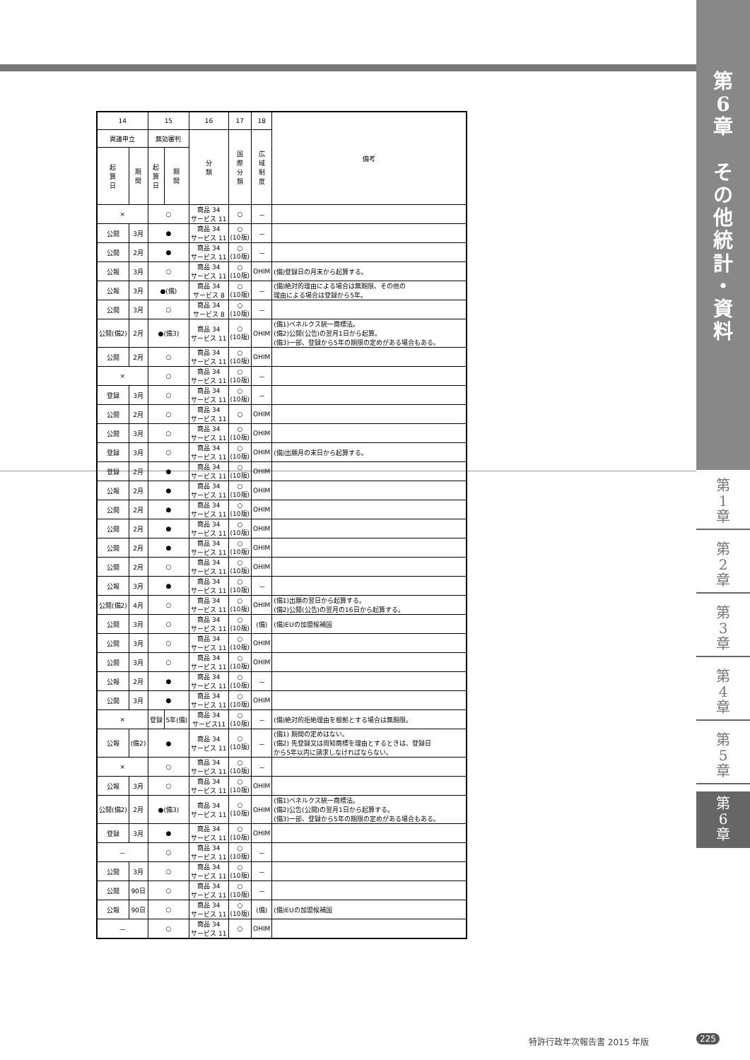第
6
章
そ
の
他
統
計
・
資
料
第
1
章
第
2
章
第
3
章
第
4
章
第
5
章
第
6
章
| 14 | | 15 | | 16 | 17 | 18 | 備考 |
| --- | --- | --- | --- | --- | --- | --- | --- |
| 異議申立 | | 無効審判 | | 分 類 | 国 際 分 類 | 広 域 制 度 | |
| 起 算 日 | 期 間 | 起 算 日 | 期 間 | | | | |
| × | | ○ | | 商品 34 サービス 11 | ○ | － | |
| 公開 | 3月 | ● | | 商品 34 サービス 11 | ○ (10版) | － | |
| 公開 | 2月 | ● | | 商品 34 サービス 11 | ○ (10版) | － | |
| 公報 | 3月 | ○ | | 商品 34 サービス 11 | ○ (10版) | OHIM | (備)登録日の月末から起算する。 |
| 公報 | 3月 | ●(備) | | 商品 34 サービス 8 | ○ (10版) | － | (備)絶対的理由による場合は無期限、その他の 理由による場合は登録から5年。 |
| 公開 | 3月 | ○ | | 商品 34 サービス 8 | ○ (10版) | － | |
| 公開(備2) | 2月 | ●(備3) | | 商品 34 サービス 11 | ○ (10版) | OHIM | (備1)ベネルクス統一商標法。 (備2)公開(公告)の翌月1日から起算。 (備3)一部、登録から5年の期限の定めがある場合もある。 |
| 公開 | 2月 | ○ | | 商品 34 サービス 11 | ○ (10版) | OHIM | |
| × | | ○ | | 商品 34 サービス 11 | ○ (10版) | － | |
| 登録 | 3月 | ○ | | 商品 34 サービス 11 | ○ (10版) | － | |
| 公開 | 2月 | ○ | | 商品 34 サービス 11 | ○ | OHIM | |
| 公開 | 3月 | ○ | | 商品 34 サービス 11 | ○ (10版) | OHIM | |
| 登録 | 3月 | ○ | | 商品 34 サービス 11 | ○ (10版) | OHIM | (備)出願月の末日から起算する。 |
| 登録 | 2月 | ● | | 商品 34 サービス 11 | ○ (10版) | OHIM | |
| 公報 | 2月 | ● | | 商品 34 サービス 11 | ○ (10版) | OHIM | |
| 公開 | 2月 | ● | | 商品 34 サービス 11 | ○ (10版) | OHIM | |
| 公開 | 2月 | ● | | 商品 34 サービス 11 | ○ (10版) | OHIM | |
| 公開 | 2月 | ● | | 商品 34 サービス 11 | ○ (10版) | OHIM | |
| 公開 | 2月 | ○ | | 商品 34 サービス 11 | ○ (10版) | OHIM | |
| 公報 | 3月 | ● | | 商品 34 サービス 11 | ○ (10版) | － | |
| 公開(備2) | 4月 | ○ | | 商品 34 サービス 11 | ○ (10版) | OHIM | (備1)出願の翌日から起算する。 (備2)公開(公告)の翌月の16日から起算する。 |
| 公開 | 3月 | ○ | | 商品 34 サービス 11 | ○ (10版) | (備) | (備)EUの加盟候補国 |
| 公開 | 3月 | ○ | | 商品 34 サービス 11 | ○ (10版) | OHIM | |
| 公開 | 3月 | ○ | | 商品 34 サービス 11 | ○ (10版) | OHIM | |
| 公報 | 2月 | ● | | 商品 34 サービス 11 | ○ (10版) | － | |
| 公開 | 3月 | ● | | 商品 34 サービス 11 | ○ (10版) | OHIM | |
| × | | 登録 | 5年(備) | 商品 34 サービス11 | ○ (10版) | － | (備)絶対的拒絶理由を根拠とする場合は無期限。 |
| 公報 | (備2) | ● | | 商品 34 サービス 11 | ○ (10版) | － | (備1) 期間の定めはない。 (備2) 先登録又は周知商標を理由とするときは、登録日 から5年以内に請求しなければならない。 |
| × | | ○ | | 商品 34 サービス 11 | ○ (10版) | － | |
| 公報 | 3月 | ○ | | 商品 34 サービス 11 | ○ (10版) | OHIM | |
| 公開(備2) | 2月 | ●(備3) | | 商品 34 サービス 11 | ○ (10版) | OHIM | (備1)ベネルクス統一商標法。 (備2)公告(公開)の翌月1日から起算する。 (備3)一部、登録から5年の期限の定めがある場合もある。 |
| 登録 | 3月 | ● | | 商品 34 サービス 11 | ○ (10版) | OHIM | |
| － | | ○ | | 商品 34 サービス 11 | ○ (10版) | － | |
| 公開 | 3月 | ○ | | 商品 34 サービス 11 | ○ (10版) | － | |
| 公開 | 90日 | ○ | | 商品 34 サービス 11 | ○ (10版) | － | |
| 公報 | 90日 | ○ | | 商品 34 サービス 11 | ○ (10版) | (備) | (備)EUの加盟候補国 |
| － | | ○ | | 商品 34 サービス 11 | ○ | OHIM | |
特許行政年次報告書 2015 年版 225